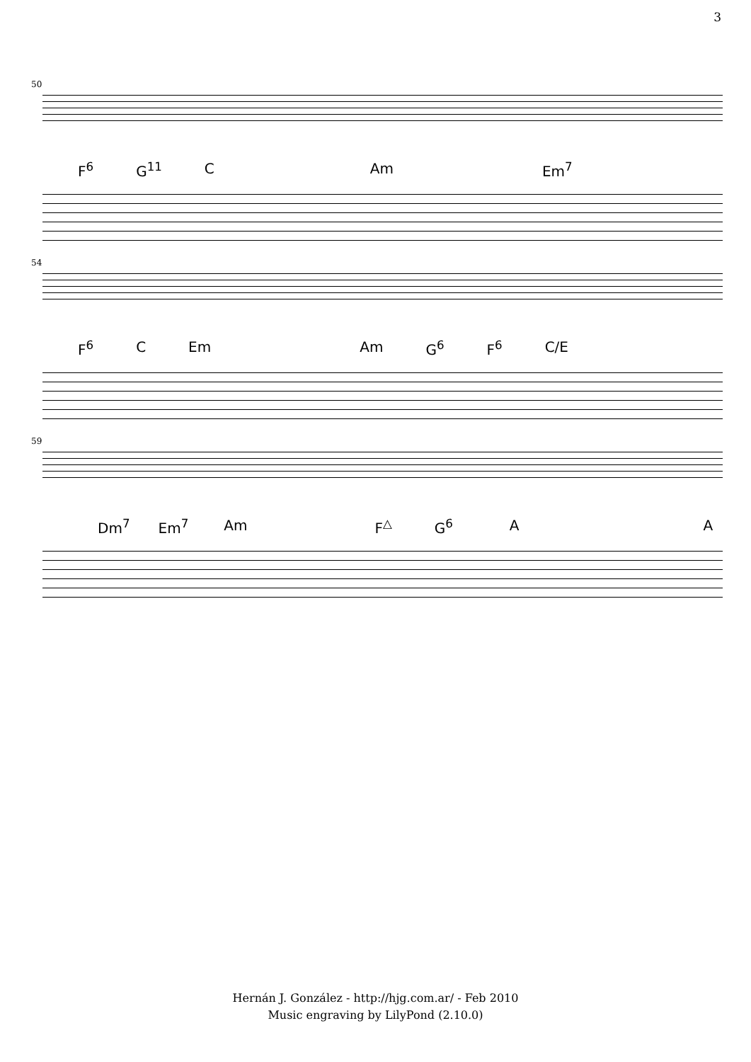3
50
F<sup>6</sup> G<sup>11</sup> C Am Em<sup>7</sup>
54
F<sup>6</sup> C Em Am G<sup>6</sup> F<sup>6</sup> C/E
59
Dm<sup>7</sup> Em<sup>7</sup> Am F<sup>△</sup> G<sup>6</sup> A A
Hernán J. González - http://hjg.com.ar/ - Feb 2010
Music engraving by LilyPond (2.10.0)